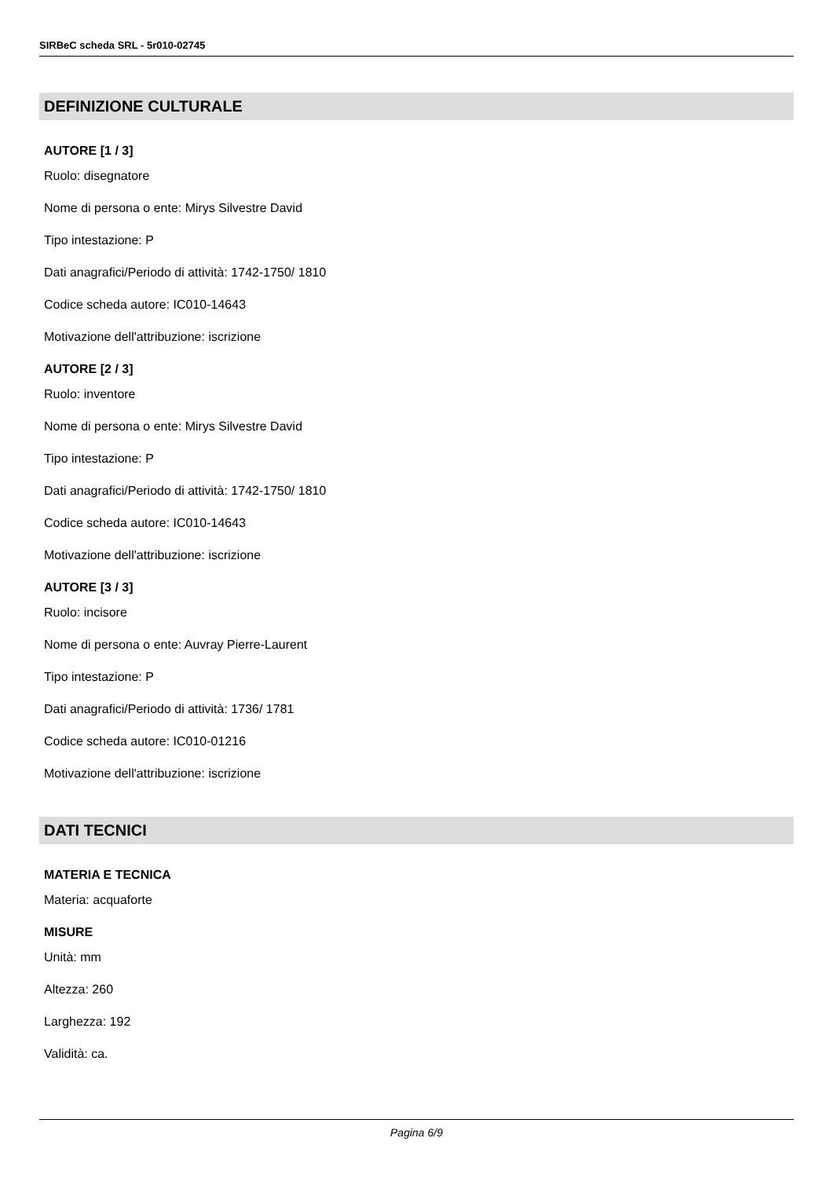SIRBeC scheda SRL - 5r010-02745
DEFINIZIONE CULTURALE
AUTORE [1 / 3]
Ruolo: disegnatore
Nome di persona o ente: Mirys Silvestre David
Tipo intestazione: P
Dati anagrafici/Periodo di attività: 1742-1750/ 1810
Codice scheda autore: IC010-14643
Motivazione dell'attribuzione: iscrizione
AUTORE [2 / 3]
Ruolo: inventore
Nome di persona o ente: Mirys Silvestre David
Tipo intestazione: P
Dati anagrafici/Periodo di attività: 1742-1750/ 1810
Codice scheda autore: IC010-14643
Motivazione dell'attribuzione: iscrizione
AUTORE [3 / 3]
Ruolo: incisore
Nome di persona o ente: Auvray Pierre-Laurent
Tipo intestazione: P
Dati anagrafici/Periodo di attività: 1736/ 1781
Codice scheda autore: IC010-01216
Motivazione dell'attribuzione: iscrizione
DATI TECNICI
MATERIA E TECNICA
Materia: acquaforte
MISURE
Unità: mm
Altezza: 260
Larghezza: 192
Validità: ca.
Pagina 6/9